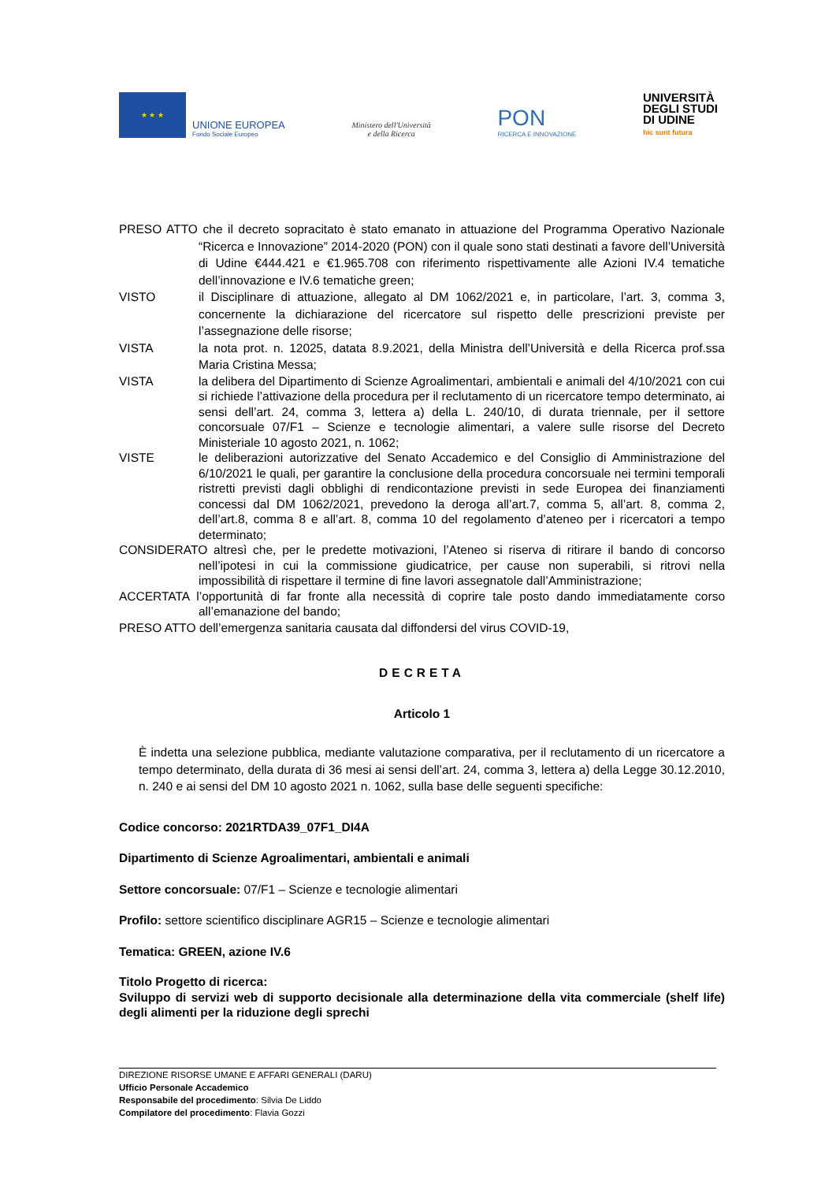★ ★ ★
UNIONE EUROPEA
Fondo Sociale Europeo
Ministero dell'Università
e della Ricerca
PON
RICERCA E INNOVAZIONE
UNIVERSITÀ
DEGLI STUDI
DI UDINE
hic sunt futura
PRESO ATTO che il decreto sopracitato è stato emanato in attuazione del Programma Operativo Nazionale “Ricerca e Innovazione” 2014-2020 (PON) con il quale sono stati destinati a favore dell’Università di Udine €444.421 e €1.965.708 con riferimento rispettivamente alle Azioni IV.4 tematiche dell’innovazione e IV.6 tematiche green;
VISTO il Disciplinare di attuazione, allegato al DM 1062/2021 e, in particolare, l’art. 3, comma 3, concernente la dichiarazione del ricercatore sul rispetto delle prescrizioni previste per l’assegnazione delle risorse;
VISTA la nota prot. n. 12025, datata 8.9.2021, della Ministra dell’Università e della Ricerca prof.ssa Maria Cristina Messa;
VISTA la delibera del Dipartimento di Scienze Agroalimentari, ambientali e animali del 4/10/2021 con cui si richiede l’attivazione della procedura per il reclutamento di un ricercatore tempo determinato, ai sensi dell’art. 24, comma 3, lettera a) della L. 240/10, di durata triennale, per il settore concorsuale 07/F1 – Scienze e tecnologie alimentari, a valere sulle risorse del Decreto Ministeriale 10 agosto 2021, n. 1062;
VISTE le deliberazioni autorizzative del Senato Accademico e del Consiglio di Amministrazione del 6/10/2021 le quali, per garantire la conclusione della procedura concorsuale nei termini temporali ristretti previsti dagli obblighi di rendicontazione previsti in sede Europea dei finanziamenti concessi dal DM 1062/2021, prevedono la deroga all’art.7, comma 5, all’art. 8, comma 2, dell’art.8, comma 8 e all’art. 8, comma 10 del regolamento d’ateneo per i ricercatori a tempo determinato;
CONSIDERATO altresì che, per le predette motivazioni, l’Ateneo si riserva di ritirare il bando di concorso nell’ipotesi in cui la commissione giudicatrice, per cause non superabili, si ritrovi nella impossibilità di rispettare il termine di fine lavori assegnatole dall’Amministrazione;
ACCERTATA l’opportunità di far fronte alla necessità di coprire tale posto dando immediatamente corso all’emanazione del bando;
PRESO ATTO dell’emergenza sanitaria causata dal diffondersi del virus COVID-19,
DECRETA
Articolo 1
È indetta una selezione pubblica, mediante valutazione comparativa, per il reclutamento di un ricercatore a tempo determinato, della durata di 36 mesi ai sensi dell’art. 24, comma 3, lettera a) della Legge 30.12.2010, n. 240 e ai sensi del DM 10 agosto 2021 n. 1062, sulla base delle seguenti specifiche:
Codice concorso: 2021RTDA39_07F1_DI4A
Dipartimento di Scienze Agroalimentari, ambientali e animali
Settore concorsuale: 07/F1 – Scienze e tecnologie alimentari
Profilo: settore scientifico disciplinare AGR15 – Scienze e tecnologie alimentari
Tematica: GREEN, azione IV.6
Titolo Progetto di ricerca:
Sviluppo di servizi web di supporto decisionale alla determinazione della vita commerciale (shelf life) degli alimenti per la riduzione degli sprechi
DIREZIONE RISORSE UMANE E AFFARI GENERALI (DARU)
Ufficio Personale Accademico
Responsabile del procedimento: Silvia De Liddo
Compilatore del procedimento: Flavia Gozzi